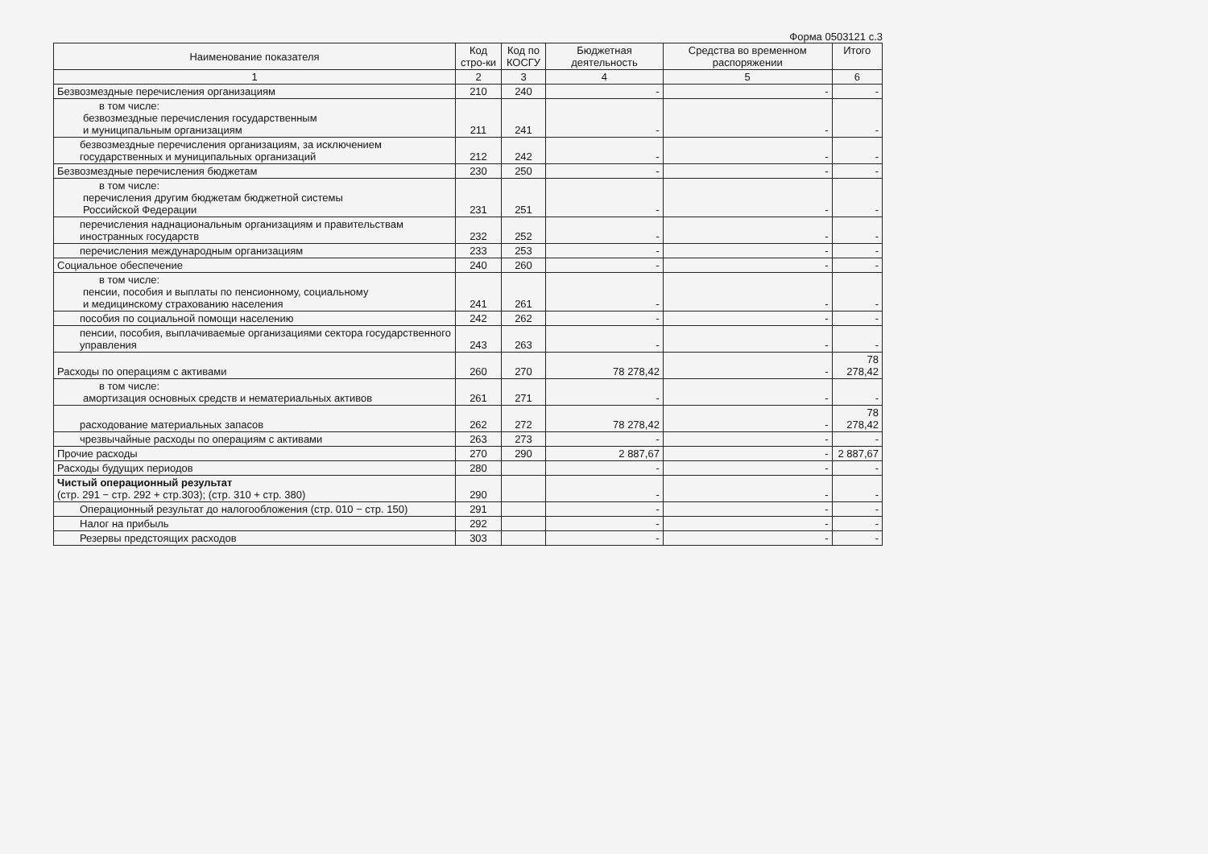Форма 0503121 с.3
| Наименование показателя | Код стро-ки | Код по КОСГУ | Бюджетная деятельность | Средства во временном распоряжении | Итого |
| --- | --- | --- | --- | --- | --- |
| 1 | 2 | 3 | 4 | 5 | 6 |
| Безвозмездные перечисления организациям | 210 | 240 | - | - | - |
| в том числе: безвозмездные перечисления государственным и муниципальным организациям | 211 | 241 | - | - | - |
| безвозмездные перечисления организациям, за исключением государственных и муниципальных организаций | 212 | 242 | - | - | - |
| Безвозмездные перечисления бюджетам | 230 | 250 | - | - | - |
| в том числе: перечисления другим бюджетам бюджетной системы Российской Федерации | 231 | 251 | - | - | - |
| перечисления наднациональным организациям и правительствам иностранных государств | 232 | 252 | - | - | - |
| перечисления международным организациям | 233 | 253 | - | - | - |
| Социальное обеспечение | 240 | 260 | - | - | - |
| в том числе: пенсии, пособия и выплаты по пенсионному, социальному и медицинскому страхованию населения | 241 | 261 | - | - | - |
| пособия по социальной помощи населению | 242 | 262 | - | - | - |
| пенсии, пособия, выплачиваемые организациями сектора государственного управления | 243 | 263 | - | - | - |
| Расходы по операциям с активами | 260 | 270 | 78 278,42 | - | 78 278,42 |
| в том числе: амортизация основных средств и нематериальных активов | 261 | 271 | - | - | - |
| расходование материальных запасов | 262 | 272 | 78 278,42 | - | 78 278,42 |
| чрезвычайные расходы по операциям с активами | 263 | 273 | - | - | - |
| Прочие расходы | 270 | 290 | 2 887,67 | - | 2 887,67 |
| Расходы будущих периодов | 280 | | - | - | - |
| Чистый операционный результат (стр. 291 − стр. 292 + стр.303); (стр. 310 + стр. 380) | 290 | | - | - | - |
| Операционный результат до налогообложения (стр. 010 − стр. 150) | 291 | | - | - | - |
| Налог на прибыль | 292 | | - | - | - |
| Резервы предстоящих расходов | 303 | | - | - | - |